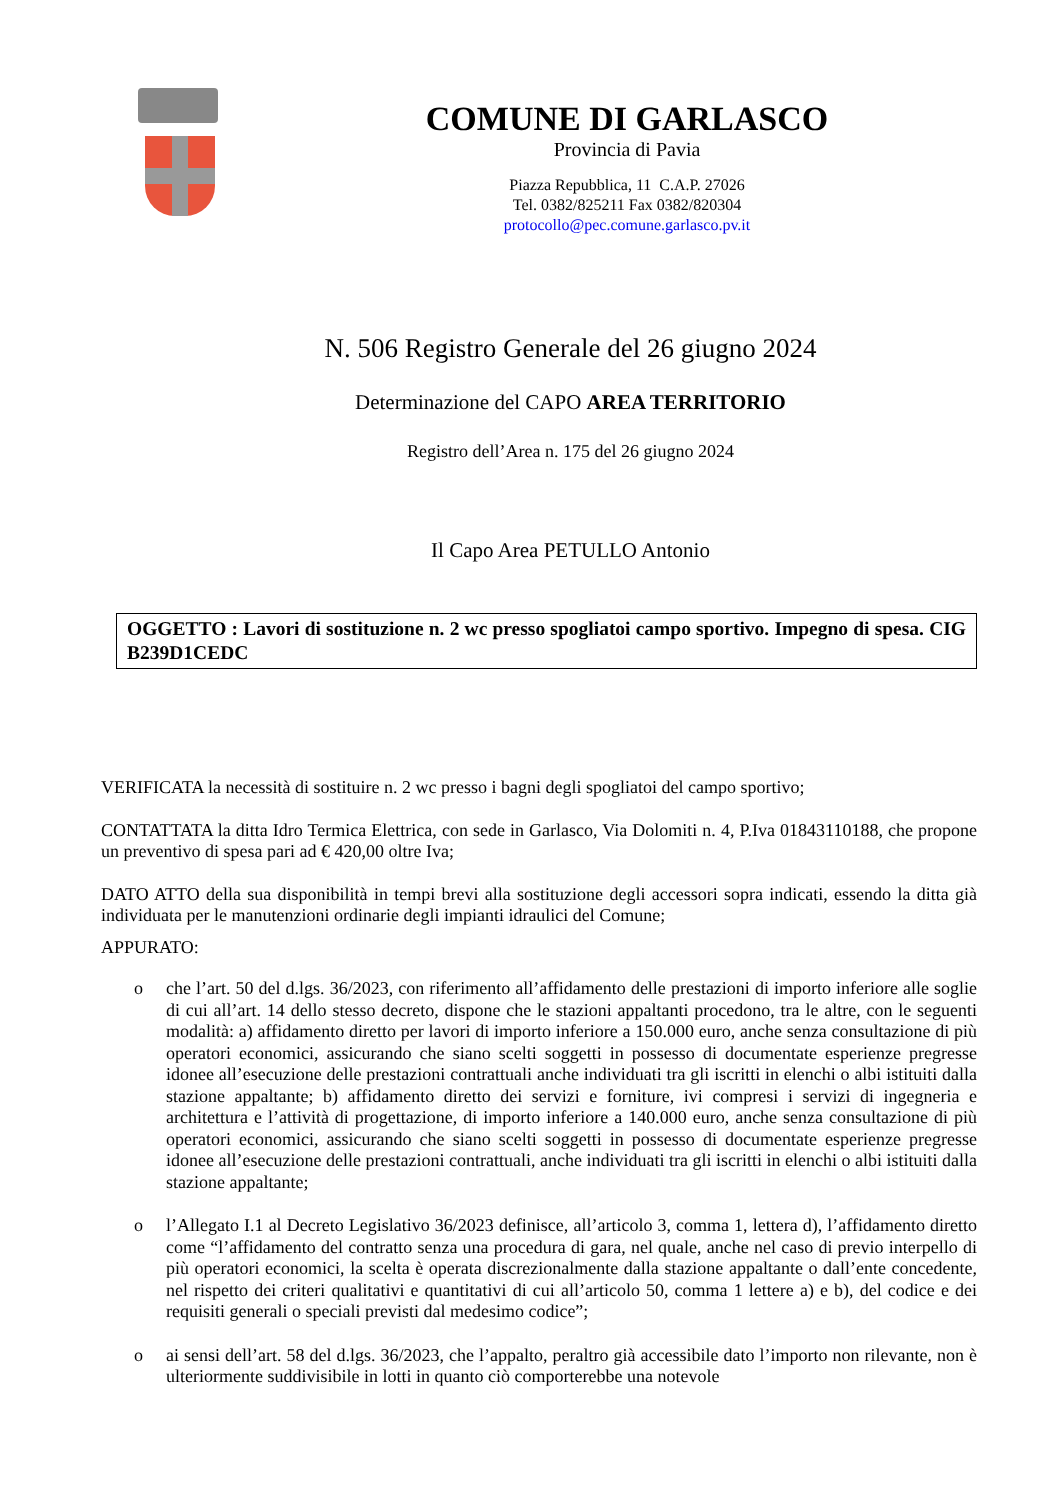COMUNE DI GARLASCO
Provincia di Pavia
Piazza Repubblica, 11 C.A.P. 27026
Tel. 0382/825211 Fax 0382/820304
protocollo@pec.comune.garlasco.pv.it
N. 506 Registro Generale del 26 giugno 2024
Determinazione del CAPO AREA TERRITORIO
Registro dell’Area n. 175 del 26 giugno 2024
Il Capo Area PETULLO Antonio
OGGETTO : Lavori di sostituzione n. 2 wc presso spogliatoi campo sportivo. Impegno di spesa. CIG B239D1CEDC
VERIFICATA la necessità di sostituire n. 2 wc presso i bagni degli spogliatoi del campo sportivo;
CONTATTATA la ditta Idro Termica Elettrica, con sede in Garlasco, Via Dolomiti n. 4, P.Iva 01843110188, che propone un preventivo di spesa pari ad € 420,00 oltre Iva;
DATO ATTO della sua disponibilità in tempi brevi alla sostituzione degli accessori sopra indicati, essendo la ditta già individuata per le manutenzioni ordinarie degli impianti idraulici del Comune;
APPURATO:
o che l’art. 50 del d.lgs. 36/2023, con riferimento all’affidamento delle prestazioni di importo inferiore alle soglie di cui all’art. 14 dello stesso decreto, dispone che le stazioni appaltanti procedono, tra le altre, con le seguenti modalità: a) affidamento diretto per lavori di importo inferiore a 150.000 euro, anche senza consultazione di più operatori economici, assicurando che siano scelti soggetti in possesso di documentate esperienze pregresse idonee all’esecuzione delle prestazioni contrattuali anche individuati tra gli iscritti in elenchi o albi istituiti dalla stazione appaltante; b) affidamento diretto dei servizi e forniture, ivi compresi i servizi di ingegneria e architettura e l’attività di progettazione, di importo inferiore a 140.000 euro, anche senza consultazione di più operatori economici, assicurando che siano scelti soggetti in possesso di documentate esperienze pregresse idonee all’esecuzione delle prestazioni contrattuali, anche individuati tra gli iscritti in elenchi o albi istituiti dalla stazione appaltante;
o l’Allegato I.1 al Decreto Legislativo 36/2023 definisce, all’articolo 3, comma 1, lettera d), l’affidamento diretto come “l’affidamento del contratto senza una procedura di gara, nel quale, anche nel caso di previo interpello di più operatori economici, la scelta è operata discrezionalmente dalla stazione appaltante o dall’ente concedente, nel rispetto dei criteri qualitativi e quantitativi di cui all’articolo 50, comma 1 lettere a) e b), del codice e dei requisiti generali o speciali previsti dal medesimo codice”;
o ai sensi dell’art. 58 del d.lgs. 36/2023, che l’appalto, peraltro già accessibile dato l’importo non rilevante, non è ulteriormente suddivisibile in lotti in quanto ciò comporterebbe una notevole